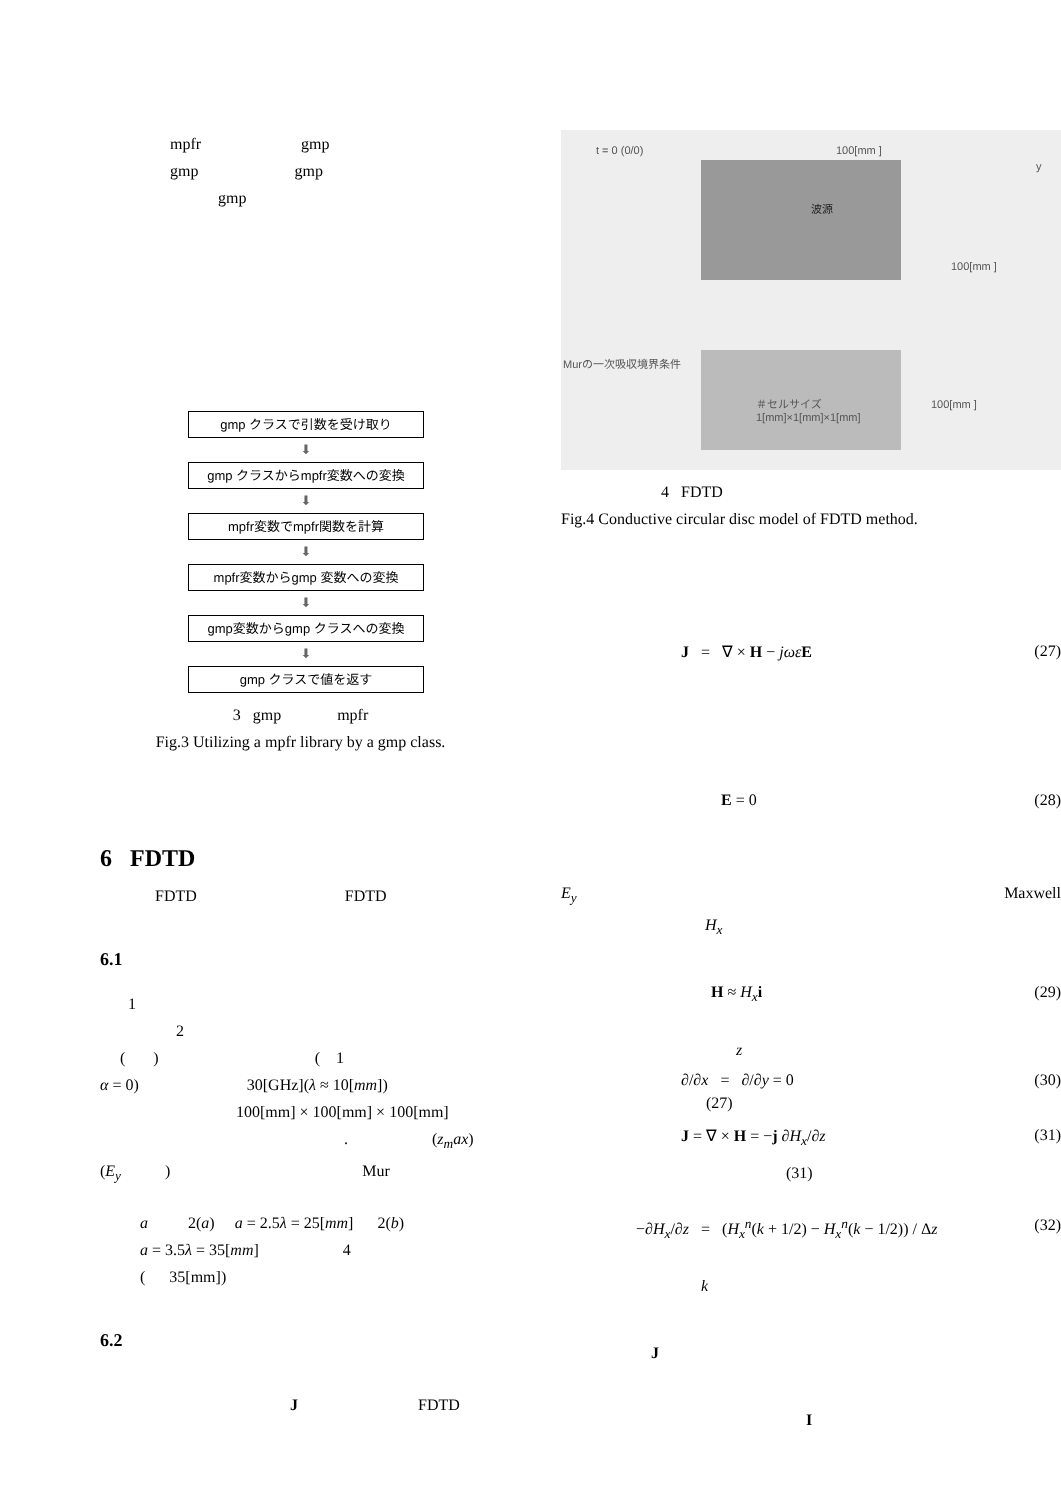mpfr gmp
gmp gmp
gmp
gmp クラスで引数を受け取り
⬇
gmp クラスからmpfr変数への変換
⬇
mpfr変数でmpfr関数を計算
⬇
mpfr変数からgmp 変数への変換
⬇
gmp変数からgmp クラスへの変換
⬇
gmp クラスで値を返す
3 gmp mpfr
Fig.3 Utilizing a mpfr library by a gmp class.
6 FDTD
FDTD FDTD
6.1
1
2
( ) ( 1
α = 0) 30[GHz](λ ≈ 10[mm])
100[mm] × 100[mm] × 100[mm]
. (z<sub>m</sub>ax)
(E<sub>y</sub> ) Mur
a 2(a) a = 2.5λ = 25[mm] 2(b)
a = 3.5λ = 35[mm] 4
( 35[mm])
6.2
J FDTD
t = 0 (0/0) 100[mm ]
波源
100[mm ]
Murの一次吸収境界条件
＃セルサイズ
1[mm]×1[mm]×1[mm]
100[mm ]
y
4 FDTD
Fig.4 Conductive circular disc model of FDTD method.
J = ∇ × H − jωε E (27)
E = 0 (28)
E<sub>y</sub> Maxwell
H<sub>x</sub>
H ≈ H<sub>x</sub> i (29)
z
∂/∂x = ∂/∂y = 0 (30)
(27)
J = ∇ × H = −j ∂H<sub>x</sub>/∂z (31)
(31)
−∂H<sub>x</sub>/∂z = (H<sub>x</sub><sup>n</sup>(k + 1/2) − H<sub>x</sub><sup>n</sup>(k − 1/2)) / Δz (32)
k
J
I